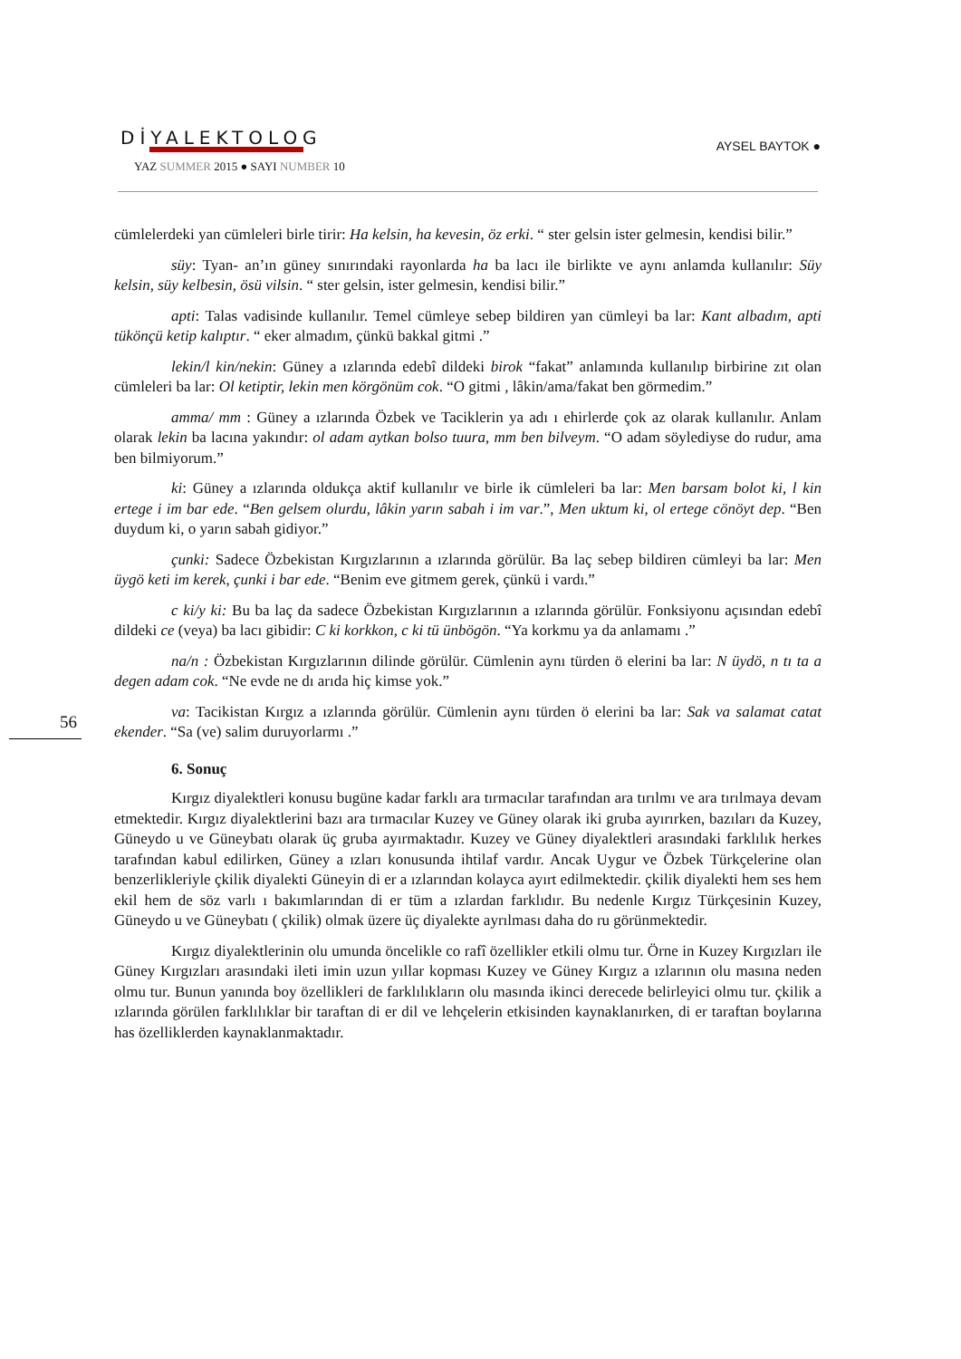DİYALEKTOLOG
YAZ SUMMER 2015 ● SAYI NUMBER 10
AYSEL BAYTOK ●
56
cümlelerdeki yan cümleleri birle tirir: Ha kelsin, ha kevesin, öz erki. “ ster gelsin ister gelmesin, kendisi bilir.”
süy: Tyan- an’ın güney sınırındaki rayonlarda ha ba lacı ile birlikte ve aynı anlamda kullanılır: Süy kelsin, süy kelbesin, ösü vilsin. “ ster gelsin, ister gelmesin, kendisi bilir.”
apti: Talas vadisinde kullanılır. Temel cümleye sebep bildiren yan cümleyi ba lar: Kant albadım, apti tükönçü ketip kalıptır. “ eker almadım, çünkü bakkal gitmi .”
lekin/l kin/nekin: Güney a ızlarında edebî dildeki birok “fakat” anlamında kullanılıp birbirine zıt olan cümleleri ba lar: Ol ketiptir, lekin men körgönüm cok. “O gitmi , lâkin/ama/fakat ben görmedim.”
amma/ mm : Güney a ızlarında Özbek ve Taciklerin ya adı ı ehirlerde çok az olarak kullanılır. Anlam olarak lekin ba lacına yakındır: ol adam aytkan bolso tuura, mm ben bilveym. “O adam söylediyse do rudur, ama ben bilmiyorum.”
ki: Güney a ızlarında oldukça aktif kullanılır ve birle ik cümleleri ba lar: Men barsam bolot ki, l kin ertege i im bar ede. “Ben gelsem olurdu, lâkin yarın sabah i im var.”, Men uktum ki, ol ertege cönöyt dep. “Ben duydum ki, o yarın sabah gidiyor.”
çunki: Sadece Özbekistan Kırgızlarının a ızlarında görülür. Ba laç sebep bildiren cümleyi ba lar: Men üygö keti im kerek, çunki i bar ede. “Benim eve gitmem gerek, çünkü i vardı.”
c ki/y ki: Bu ba laç da sadece Özbekistan Kırgızlarının a ızlarında görülür. Fonksiyonu açısından edebî dildeki ce (veya) ba lacı gibidir: C ki korkkon, c ki tü ünbögön. “Ya korkmu ya da anlamamı .”
na/n : Özbekistan Kırgızlarının dilinde görülür. Cümlenin aynı türden ö elerini ba lar: N üydö, n tı ta a degen adam cok. “Ne evde ne dı arıda hiç kimse yok.”
va: Tacikistan Kırgız a ızlarında görülür. Cümlenin aynı türden ö elerini ba lar: Sak va salamat catat ekender. “Sa (ve) salim duruyorlarmı .”
6. Sonuç
Kırgız diyalektleri konusu bugüne kadar farklı ara tırmacılar tarafından ara tırılmı ve ara tırılmaya devam etmektedir. Kırgız diyalektlerini bazı ara tırmacılar Kuzey ve Güney olarak iki gruba ayırırken, bazıları da Kuzey, Güneydo u ve Güneybatı olarak üç gruba ayırmaktadır. Kuzey ve Güney diyalektleri arasındaki farklılık herkes tarafından kabul edilirken, Güney a ızları konusunda ihtilaf vardır. Ancak Uygur ve Özbek Türkçelerine olan benzerlikleriyle çkilik diyalekti Güneyin di er a ızlarından kolayca ayırt edilmektedir. çkilik diyalekti hem ses hem ekil hem de söz varlı ı bakımlarından di er tüm a ızlardan farklıdır. Bu nedenle Kırgız Türkçesinin Kuzey, Güneydo u ve Güneybatı ( çkilik) olmak üzere üç diyalekte ayrılması daha do ru görünmektedir.
Kırgız diyalektlerinin olu umunda öncelikle co rafî özellikler etkili olmu tur. Örne in Kuzey Kırgızları ile Güney Kırgızları arasındaki ileti imin uzun yıllar kopması Kuzey ve Güney Kırgız a ızlarının olu masına neden olmu tur. Bunun yanında boy özellikleri de farklılıkların olu masında ikinci derecede belirleyici olmu tur. çkilik a ızlarında görülen farklılıklar bir taraftan di er dil ve lehçelerin etkisinden kaynaklanırken, di er taraftan boylarına has özelliklerden kaynaklanmaktadır.